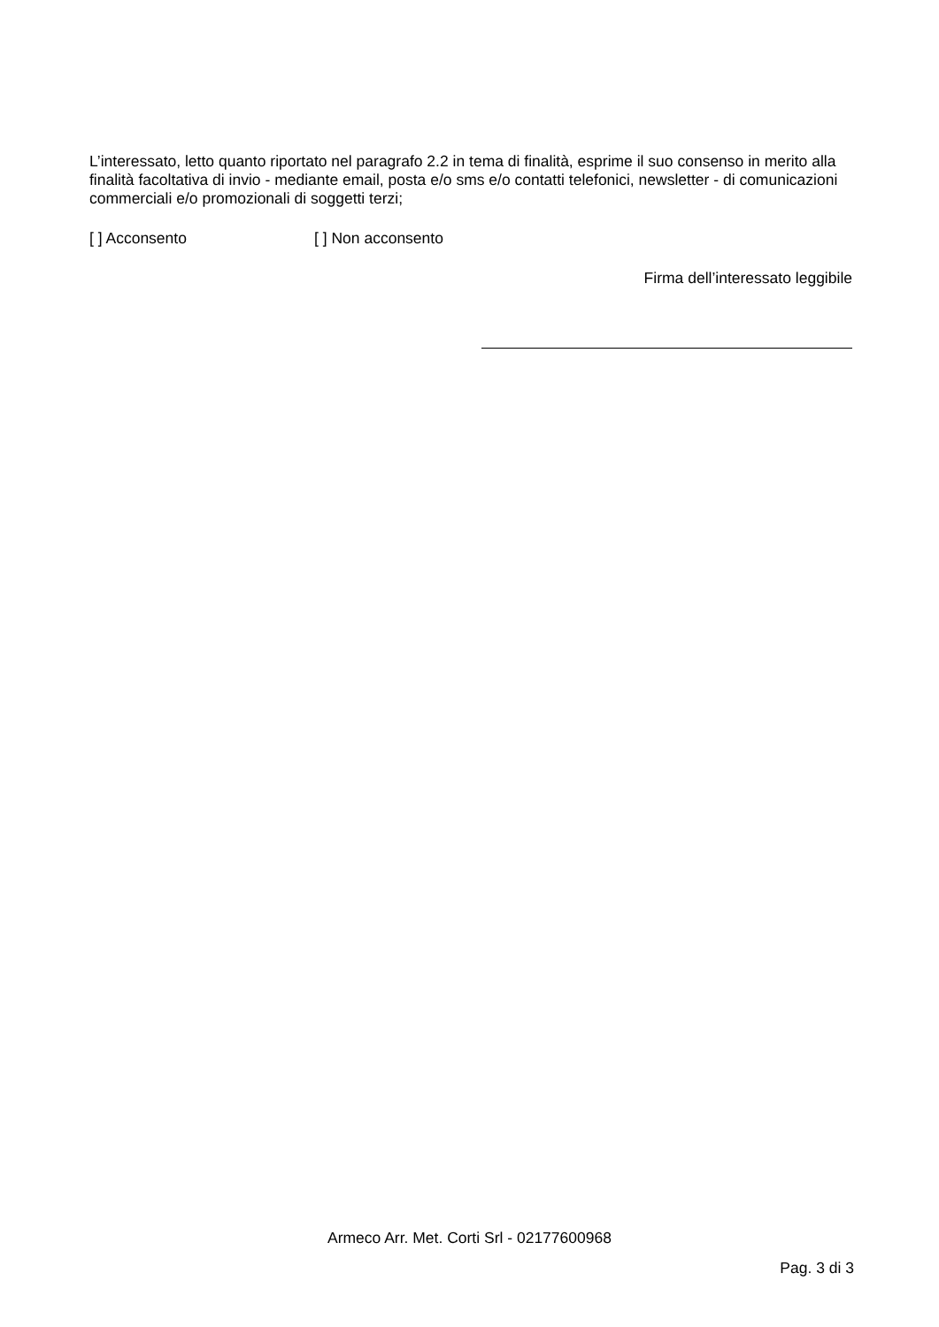L’interessato, letto quanto riportato nel paragrafo 2.2 in tema di finalità, esprime il suo consenso in merito alla finalità facoltativa di invio - mediante email, posta e/o sms e/o contatti telefonici, newsletter - di comunicazioni commerciali e/o promozionali di soggetti terzi;
[ ] Acconsento [ ] Non acconsento
Firma dell’interessato leggibile
Armeco Arr. Met. Corti Srl - 02177600968
Pag. 3 di 3